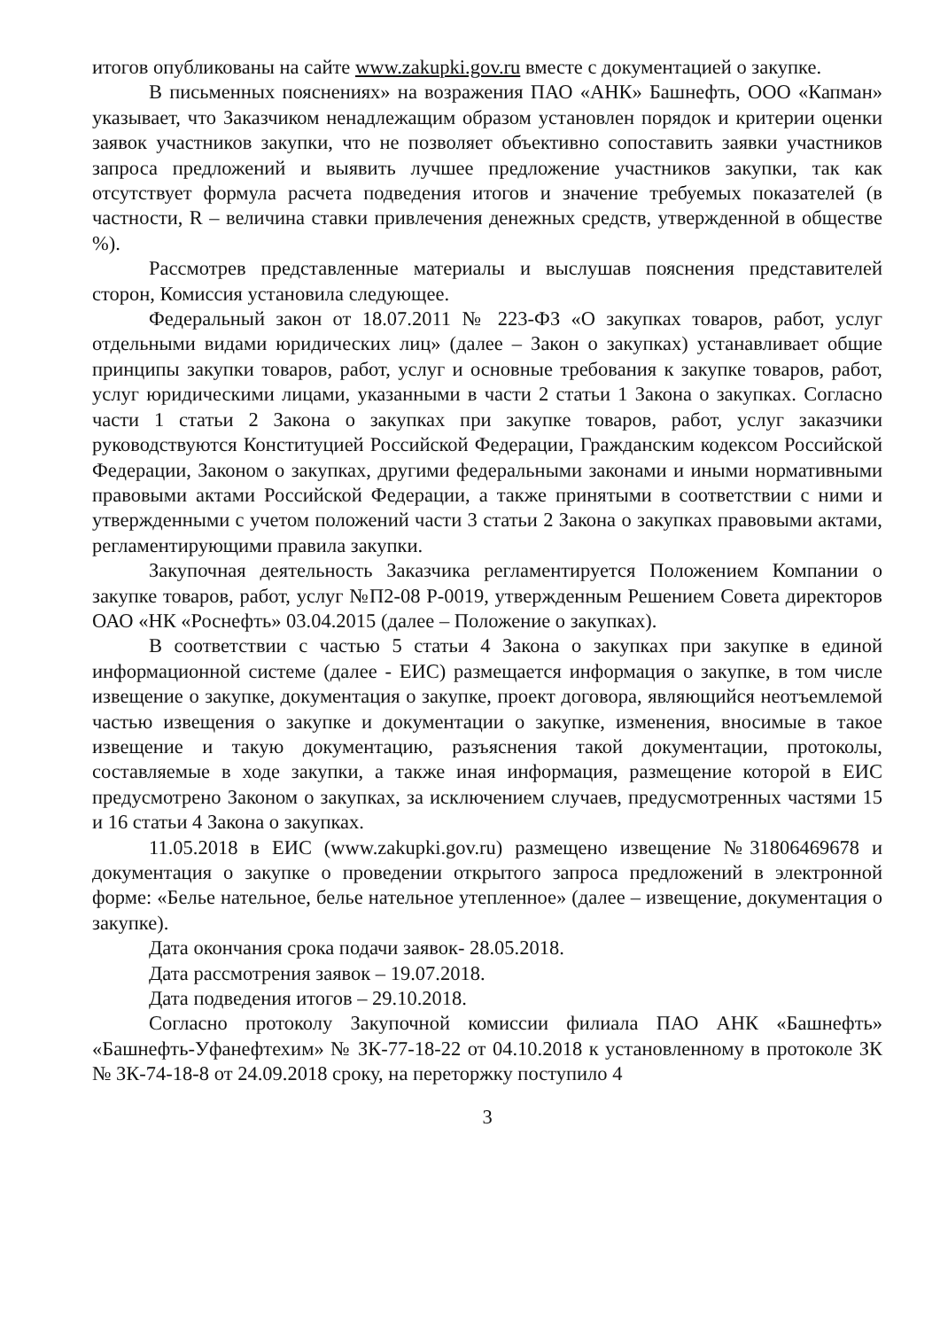итогов опубликованы на сайте www.zakupki.gov.ru вместе с документацией о закупке.
В письменных пояснениях» на возражения ПАО «АНК» Башнефть, ООО «Капман» указывает, что Заказчиком ненадлежащим образом установлен порядок и критерии оценки заявок участников закупки, что не позволяет объективно сопоставить заявки участников запроса предложений и выявить лучшее предложение участников закупки, так как отсутствует формула расчета подведения итогов и значение требуемых показателей (в частности, R – величина ставки привлечения денежных средств, утвержденной в обществе %).
Рассмотрев представленные материалы и выслушав пояснения представителей сторон, Комиссия установила следующее.
Федеральный закон от 18.07.2011 № 223-ФЗ «О закупках товаров, работ, услуг отдельными видами юридических лиц» (далее – Закон о закупках) устанавливает общие принципы закупки товаров, работ, услуг и основные требования к закупке товаров, работ, услуг юридическими лицами, указанными в части 2 статьи 1 Закона о закупках. Согласно части 1 статьи 2 Закона о закупках при закупке товаров, работ, услуг заказчики руководствуются Конституцией Российской Федерации, Гражданским кодексом Российской Федерации, Законом о закупках, другими федеральными законами и иными нормативными правовыми актами Российской Федерации, а также принятыми в соответствии с ними и утвержденными с учетом положений части 3 статьи 2 Закона о закупках правовыми актами, регламентирующими правила закупки.
Закупочная деятельность Заказчика регламентируется Положением Компании о закупке товаров, работ, услуг №П2-08 Р-0019, утвержденным Решением Совета директоров ОАО «НК «Роснефть» 03.04.2015 (далее – Положение о закупках).
В соответствии с частью 5 статьи 4 Закона о закупках при закупке в единой информационной системе (далее - ЕИС) размещается информация о закупке, в том числе извещение о закупке, документация о закупке, проект договора, являющийся неотъемлемой частью извещения о закупке и документации о закупке, изменения, вносимые в такое извещение и такую документацию, разъяснения такой документации, протоколы, составляемые в ходе закупки, а также иная информация, размещение которой в ЕИС предусмотрено Законом о закупках, за исключением случаев, предусмотренных частями 15 и 16 статьи 4 Закона о закупках.
11.05.2018 в ЕИС (www.zakupki.gov.ru) размещено извещение №31806469678 и документация о закупке о проведении открытого запроса предложений в электронной форме: «Белье нательное, белье нательное утепленное» (далее – извещение, документация о закупке).
Дата окончания срока подачи заявок- 28.05.2018.
Дата рассмотрения заявок – 19.07.2018.
Дата подведения итогов – 29.10.2018.
Согласно протоколу Закупочной комиссии филиала ПАО АНК «Башнефть» «Башнефть-Уфанефтехим» № ЗК-77-18-22 от 04.10.2018 к установленному в протоколе ЗК № ЗК-74-18-8 от 24.09.2018 сроку, на переторжку поступило 4
3